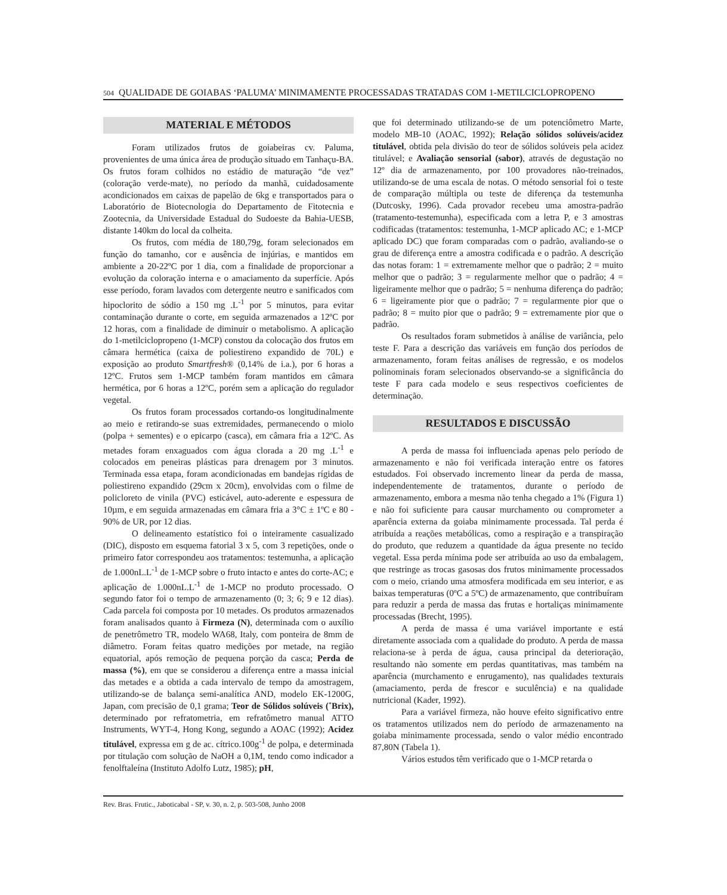504 QUALIDADE DE GOIABAS ‘PALUMA’ MINIMAMENTE PROCESSADAS TRATADAS COM 1-METILCICLOPROPENO
MATERIAL E MÉTODOS
Foram utilizados frutos de goiabeiras cv. Paluma, provenientes de uma única área de produção situado em Tanhaçu-BA. Os frutos foram colhidos no estádio de maturação “de vez” (coloração verde-mate), no período da manhã, cuidadosamente acondicionados em caixas de papelão de 6kg e transportados para o Laboratório de Biotecnologia do Departamento de Fitotecnia e Zootecnia, da Universidade Estadual do Sudoeste da Bahia-UESB, distante 140km do local da colheita.
Os frutos, com média de 180,79g, foram selecionados em função do tamanho, cor e ausência de injúrias, e mantidos em ambiente a 20-22ºC por 1 dia, com a finalidade de proporcionar a evolução da coloração interna e o amaciamento da superfície. Após esse período, foram lavados com detergente neutro e sanificados com hipoclorito de sódio a 150 mg .L<sup>-1</sup> por 5 minutos, para evitar contaminação durante o corte, em seguida armazenados a 12ºC por 12 horas, com a finalidade de diminuir o metabolismo. A aplicação do 1-metilciclopropeno (1-MCP) constou da colocação dos frutos em câmara hermética (caixa de poliestireno expandido de 70L) e exposição ao produto Smartfresh® (0,14% de i.a.), por 6 horas a 12ºC. Frutos sem 1-MCP também foram mantidos em câmara hermética, por 6 horas a 12ºC, porém sem a aplicação do regulador vegetal.
Os frutos foram processados cortando-os longitudinalmente ao meio e retirando-se suas extremidades, permanecendo o miolo (polpa + sementes) e o epicarpo (casca), em câmara fria a 12ºC. As metades foram enxaguados com água clorada a 20 mg .L<sup>-1</sup> e colocados em peneiras plásticas para drenagem por 3 minutos. Terminada essa etapa, foram acondicionadas em bandejas rígidas de poliestireno expandido (29cm x 20cm), envolvidas com o filme de policloreto de vinila (PVC) esticável, auto-aderente e espessura de 10µm, e em seguida armazenadas em câmara fria a 3°C ± 1ºC e 80 - 90% de UR, por 12 dias.
O delineamento estatístico foi o inteiramente casualizado (DIC), disposto em esquema fatorial 3 x 5, com 3 repetições, onde o primeiro fator correspondeu aos tratamentos: testemunha, a aplicação de 1.000nL.L<sup>-1</sup> de 1-MCP sobre o fruto intacto e antes do corte-AC; e aplicação de 1.000nL.L<sup>-1</sup> de 1-MCP no produto processado. O segundo fator foi o tempo de armazenamento (0; 3; 6; 9 e 12 dias). Cada parcela foi composta por 10 metades. Os produtos armazenados foram analisados quanto à Firmeza (N), determinada com o auxílio de penetrômetro TR, modelo WA68, Italy, com ponteira de 8mm de diâmetro. Foram feitas quatro medições por metade, na região equatorial, após remoção de pequena porção da casca; Perda de massa (%), em que se considerou a diferença entre a massa inicial das metades e a obtida a cada intervalo de tempo da amostragem, utilizando-se de balança semi-analítica AND, modelo EK-1200G, Japan, com precisão de 0,1 grama; Teor de Sólidos solúveis (˚Brix), determinado por refratometria, em refratômetro manual ATTO Instruments, WYT-4, Hong Kong, segundo a AOAC (1992); Acidez titulável, expressa em g de ac. cítrico.100g<sup>-1</sup> de polpa, e determinada por titulação com solução de NaOH a 0,1M, tendo como indicador a fenolftaleína (Instituto Adolfo Lutz, 1985); pH,
que foi determinado utilizando-se de um potenciômetro Marte, modelo MB-10 (AOAC, 1992); Relação sólidos solúveis/acidez titulável, obtida pela divisão do teor de sólidos solúveis pela acidez titulável; e Avaliação sensorial (sabor), através de degustação no 12º dia de armazenamento, por 100 provadores não-treinados, utilizando-se de uma escala de notas. O método sensorial foi o teste de comparação múltipla ou teste de diferença da testemunha (Dutcosky, 1996). Cada provador recebeu uma amostra-padrão (tratamento-testemunha), especificada com a letra P, e 3 amostras codificadas (tratamentos: testemunha, 1-MCP aplicado AC; e 1-MCP aplicado DC) que foram comparadas com o padrão, avaliando-se o grau de diferença entre a amostra codificada e o padrão. A descrição das notas foram: 1 = extremamente melhor que o padrão; 2 = muito melhor que o padrão; 3 = regularmente melhor que o padrão; 4 = ligeiramente melhor que o padrão; 5 = nenhuma diferença do padrão; 6 = ligeiramente pior que o padrão; 7 = regularmente pior que o padrão; 8 = muito pior que o padrão; 9 = extremamente pior que o padrão.
Os resultados foram submetidos à análise de variância, pelo teste F. Para a descrição das variáveis em função dos períodos de armazenamento, foram feitas análises de regressão, e os modelos polinominais foram selecionados observando-se a significância do teste F para cada modelo e seus respectivos coeficientes de determinação.
RESULTADOS E DISCUSSÃO
A perda de massa foi influenciada apenas pelo período de armazenamento e não foi verificada interação entre os fatores estudados. Foi observado incremento linear da perda de massa, independentemente de tratamentos, durante o período de armazenamento, embora a mesma não tenha chegado a 1% (Figura 1) e não foi suficiente para causar murchamento ou comprometer a aparência externa da goiaba minimamente processada. Tal perda é atribuída a reações metabólicas, como a respiração e a transpiração do produto, que reduzem a quantidade da água presente no tecido vegetal. Essa perda mínima pode ser atribuída ao uso da embalagem, que restringe as trocas gasosas dos frutos minimamente processados com o meio, criando uma atmosfera modificada em seu interior, e as baixas temperaturas (0ºC a 5ºC) de armazenamento, que contribuíram para reduzir a perda de massa das frutas e hortaliças minimamente processadas (Brecht, 1995).
A perda de massa é uma variável importante e está diretamente associada com a qualidade do produto. A perda de massa relaciona-se à perda de água, causa principal da deterioração, resultando não somente em perdas quantitativas, mas também na aparência (murchamento e enrugamento), nas qualidades texturais (amaciamento, perda de frescor e suculência) e na qualidade nutricional (Kader, 1992).
Para a variável firmeza, não houve efeito significativo entre os tratamentos utilizados nem do período de armazenamento na goiaba minimamente processada, sendo o valor médio encontrado 87,80N (Tabela 1).
Vários estudos têm verificado que o 1-MCP retarda o
Rev. Bras. Frutic., Jaboticabal - SP, v. 30, n. 2, p. 503-508, Junho 2008